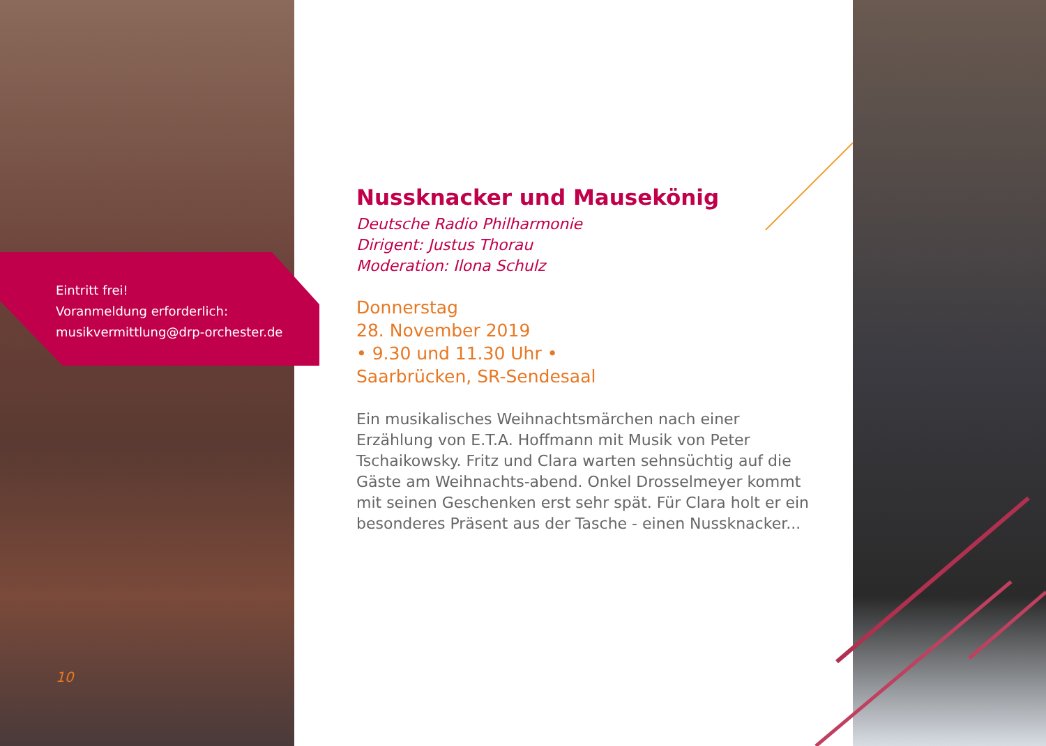Eintritt frei!
Voranmeldung erforderlich:
musikvermittlung@drp-orchester.de
Nussknacker und Mausekönig
Deutsche Radio Philharmonie
Dirigent: Justus Thorau
Moderation: Ilona Schulz
Donnerstag
28. November 2019
• 9.30 und 11.30 Uhr •
Saarbrücken, SR-Sendesaal
Ein musikalisches Weihnachtsmärchen nach einer Erzählung von E.T.A. Hoffmann mit Musik von Peter Tschaikowsky. Fritz und Clara warten sehnsüchtig auf die Gäste am Weihnachts-abend. Onkel Drosselmeyer kommt mit seinen Geschenken erst sehr spät. Für Clara holt er ein besonderes Präsent aus der Tasche - einen Nussknacker...
10